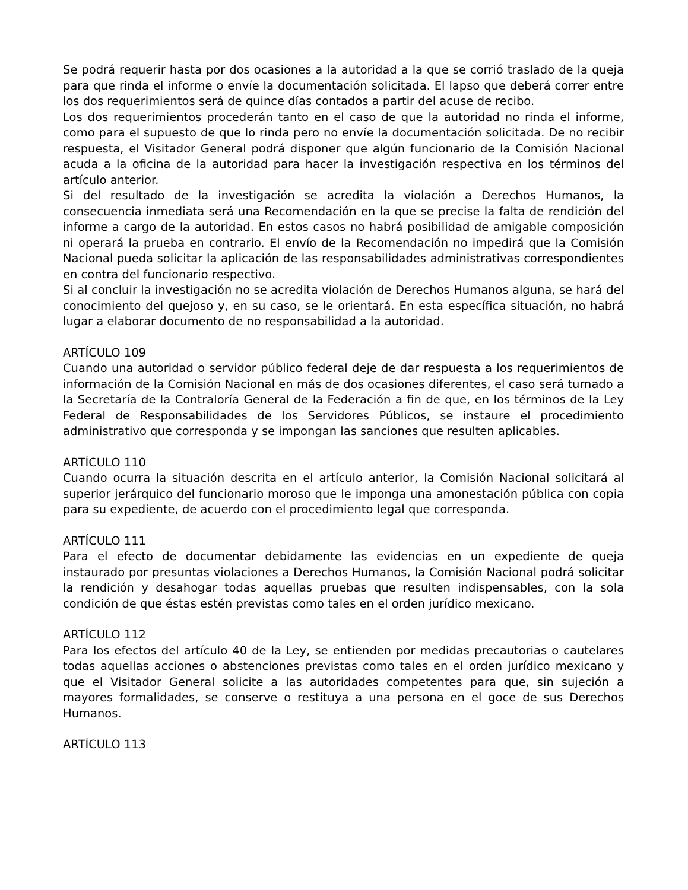Se podrá requerir hasta por dos ocasiones a la autoridad a la que se corrió traslado de la queja para que rinda el informe o envíe la documentación solicitada. El lapso que deberá correr entre los dos requerimientos será de quince días contados a partir del acuse de recibo.
Los dos requerimientos procederán tanto en el caso de que la autoridad no rinda el informe, como para el supuesto de que lo rinda pero no envíe la documentación solicitada. De no recibir respuesta, el Visitador General podrá disponer que algún funcionario de la Comisión Nacional acuda a la oficina de la autoridad para hacer la investigación respectiva en los términos del artículo anterior.
Si del resultado de la investigación se acredita la violación a Derechos Humanos, la consecuencia inmediata será una Recomendación en la que se precise la falta de rendición del informe a cargo de la autoridad. En estos casos no habrá posibilidad de amigable composición ni operará la prueba en contrario. El envío de la Recomendación no impedirá que la Comisión Nacional pueda solicitar la aplicación de las responsabilidades administrativas correspondientes en contra del funcionario respectivo.
Si al concluir la investigación no se acredita violación de Derechos Humanos alguna, se hará del conocimiento del quejoso y, en su caso, se le orientará. En esta específica situación, no habrá lugar a elaborar documento de no responsabilidad a la autoridad.
ARTÍCULO 109
Cuando una autoridad o servidor público federal deje de dar respuesta a los requerimientos de información de la Comisión Nacional en más de dos ocasiones diferentes, el caso será turnado a la Secretaría de la Contraloría General de la Federación a fin de que, en los términos de la Ley Federal de Responsabilidades de los Servidores Públicos, se instaure el procedimiento administrativo que corresponda y se impongan las sanciones que resulten aplicables.
ARTÍCULO 110
Cuando ocurra la situación descrita en el artículo anterior, la Comisión Nacional solicitará al superior jerárquico del funcionario moroso que le imponga una amonestación pública con copia para su expediente, de acuerdo con el procedimiento legal que corresponda.
ARTÍCULO 111
Para el efecto de documentar debidamente las evidencias en un expediente de queja instaurado por presuntas violaciones a Derechos Humanos, la Comisión Nacional podrá solicitar la rendición y desahogar todas aquellas pruebas que resulten indispensables, con la sola condición de que éstas estén previstas como tales en el orden jurídico mexicano.
ARTÍCULO 112
Para los efectos del artículo 40 de la Ley, se entienden por medidas precautorias o cautelares todas aquellas acciones o abstenciones previstas como tales en el orden jurídico mexicano y que el Visitador General solicite a las autoridades competentes para que, sin sujeción a mayores formalidades, se conserve o restituya a una persona en el goce de sus Derechos Humanos.
ARTÍCULO 113